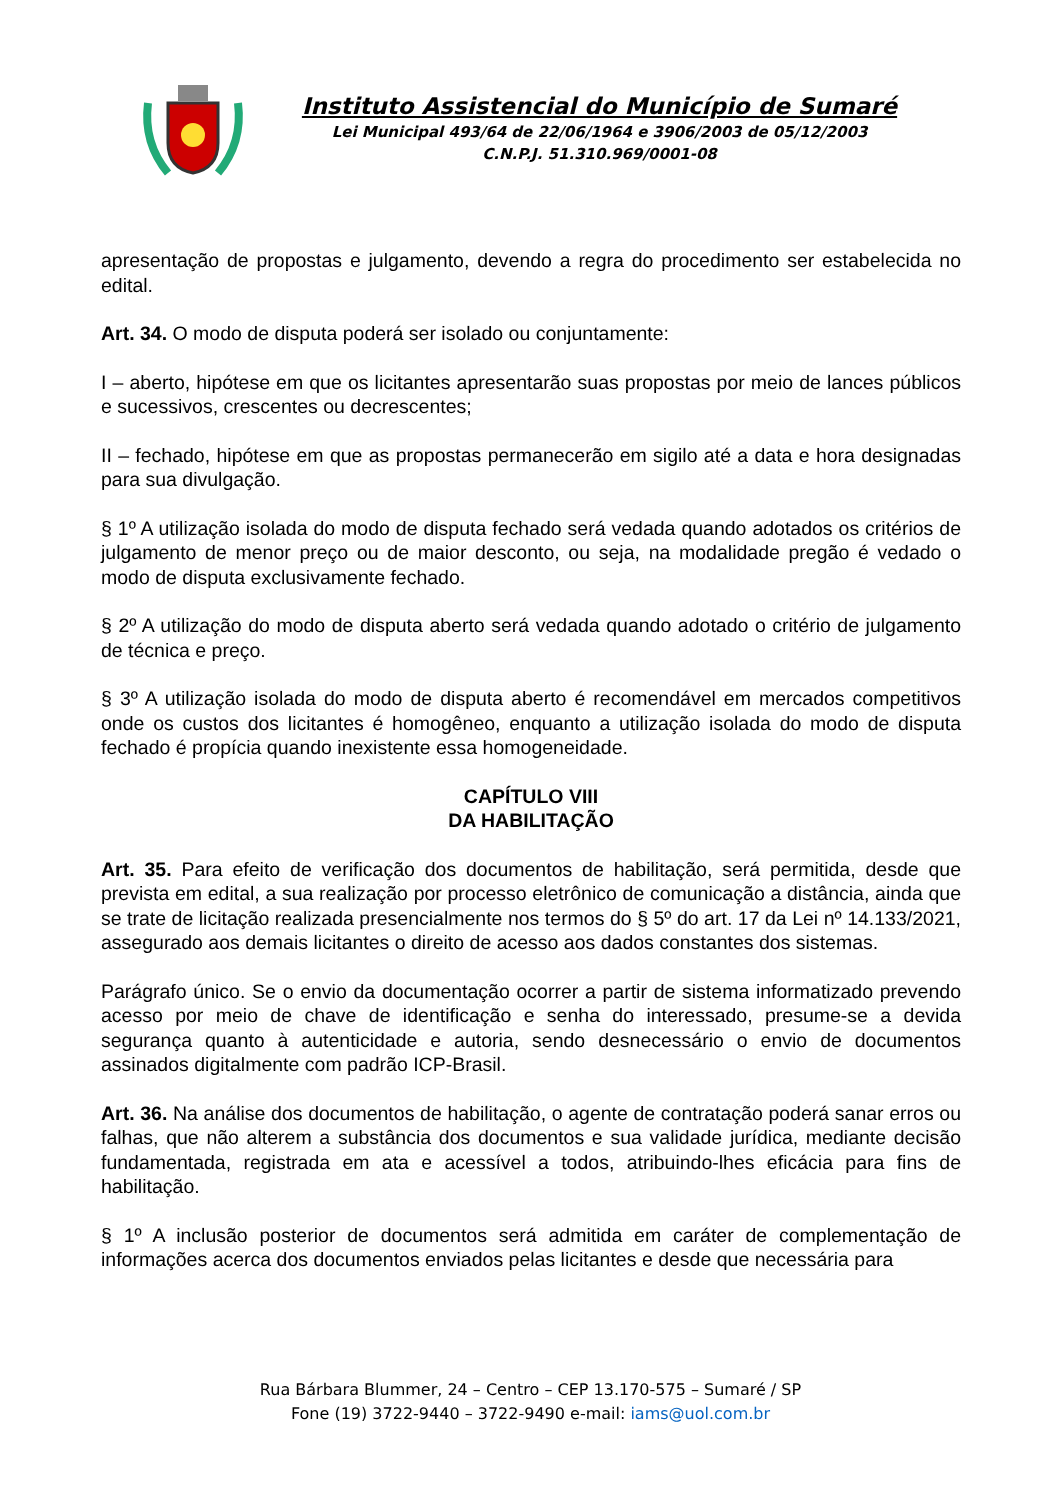Instituto Assistencial do Município de Sumaré
Lei Municipal 493/64 de 22/06/1964 e 3906/2003 de 05/12/2003
C.N.P.J. 51.310.969/0001-08
apresentação de propostas e julgamento, devendo a regra do procedimento ser estabelecida no edital.
Art. 34. O modo de disputa poderá ser isolado ou conjuntamente:
I – aberto, hipótese em que os licitantes apresentarão suas propostas por meio de lances públicos e sucessivos, crescentes ou decrescentes;
II – fechado, hipótese em que as propostas permanecerão em sigilo até a data e hora designadas para sua divulgação.
§ 1º A utilização isolada do modo de disputa fechado será vedada quando adotados os critérios de julgamento de menor preço ou de maior desconto, ou seja, na modalidade pregão é vedado o modo de disputa exclusivamente fechado.
§ 2º A utilização do modo de disputa aberto será vedada quando adotado o critério de julgamento de técnica e preço.
§ 3º A utilização isolada do modo de disputa aberto é recomendável em mercados competitivos onde os custos dos licitantes é homogêneo, enquanto a utilização isolada do modo de disputa fechado é propícia quando inexistente essa homogeneidade.
CAPÍTULO VIII
DA HABILITAÇÃO
Art. 35. Para efeito de verificação dos documentos de habilitação, será permitida, desde que prevista em edital, a sua realização por processo eletrônico de comunicação a distância, ainda que se trate de licitação realizada presencialmente nos termos do § 5º do art. 17 da Lei nº 14.133/2021, assegurado aos demais licitantes o direito de acesso aos dados constantes dos sistemas.
Parágrafo único. Se o envio da documentação ocorrer a partir de sistema informatizado prevendo acesso por meio de chave de identificação e senha do interessado, presume-se a devida segurança quanto à autenticidade e autoria, sendo desnecessário o envio de documentos assinados digitalmente com padrão ICP-Brasil.
Art. 36. Na análise dos documentos de habilitação, o agente de contratação poderá sanar erros ou falhas, que não alterem a substância dos documentos e sua validade jurídica, mediante decisão fundamentada, registrada em ata e acessível a todos, atribuindo-lhes eficácia para fins de habilitação.
§ 1º A inclusão posterior de documentos será admitida em caráter de complementação de informações acerca dos documentos enviados pelas licitantes e desde que necessária para
Rua Bárbara Blummer, 24 – Centro – CEP 13.170-575 – Sumaré / SP
Fone (19) 3722-9440 – 3722-9490 e-mail: iams@uol.com.br